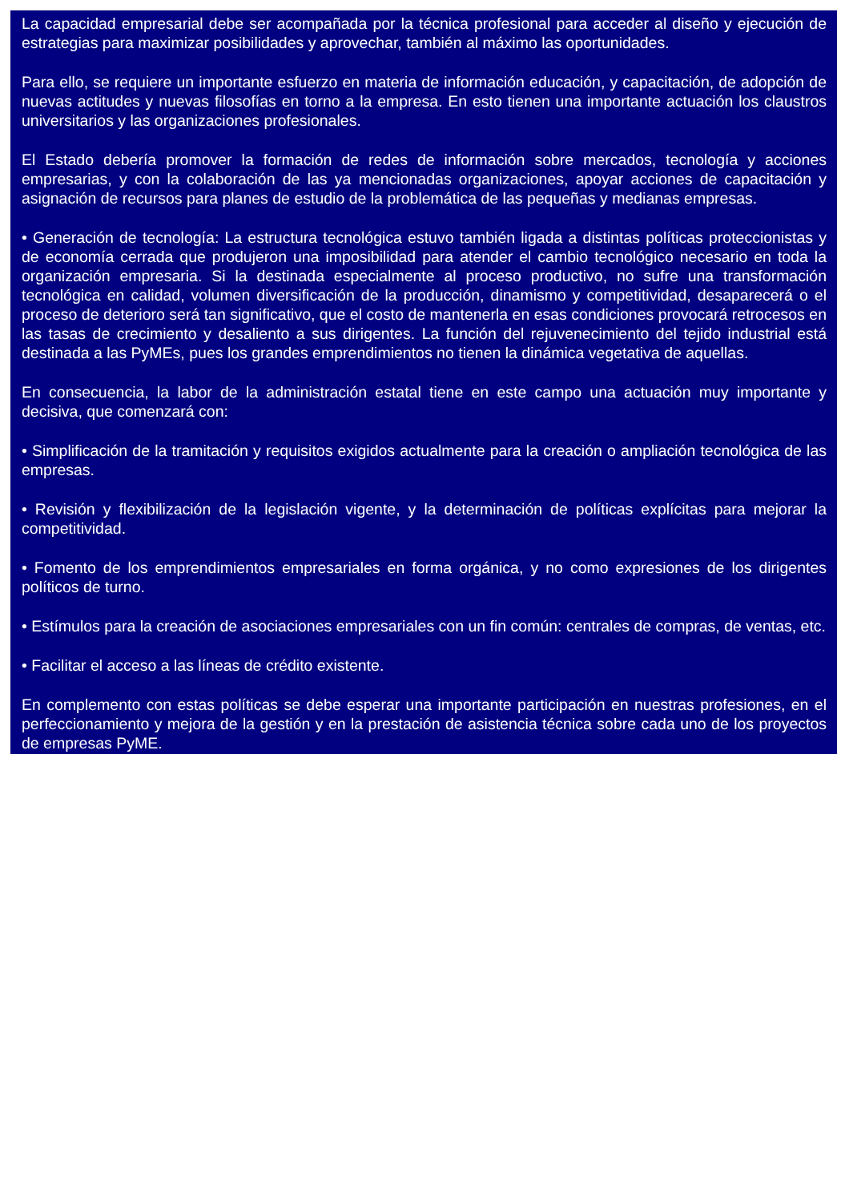La capacidad empresarial debe ser acompañada por la técnica profesional para acceder al diseño y ejecución de estrategias para maximizar posibilidades y aprovechar, también al máximo las oportunidades.
Para ello, se requiere un importante esfuerzo en materia de información educación, y capacitación, de adopción de nuevas actitudes y nuevas filosofías en torno a la empresa. En esto tienen una importante actuación los claustros universitarios y las organizaciones profesionales.
El Estado debería promover la formación de redes de información sobre mercados, tecnología y acciones empresarias, y con la colaboración de las ya mencionadas organizaciones, apoyar acciones de capacitación y asignación de recursos para planes de estudio de la problemática de las pequeñas y medianas empresas.
• Generación de tecnología: La estructura tecnológica estuvo también ligada a distintas políticas proteccionistas y de economía cerrada que produjeron una imposibilidad para atender el cambio tecnológico necesario en toda la organización empresaria. Si la destinada especialmente al proceso productivo, no sufre una transformación tecnológica en calidad, volumen diversificación de la producción, dinamismo y competitividad, desaparecerá o el proceso de deterioro será tan significativo, que el costo de mantenerla en esas condiciones provocará retrocesos en las tasas de crecimiento y desaliento a sus dirigentes. La función del rejuvenecimiento del tejido industrial está destinada a las PyMEs, pues los grandes emprendimientos no tienen la dinámica vegetativa de aquellas.
En consecuencia, la labor de la administración estatal tiene en este campo una actuación muy importante y decisiva, que comenzará con:
• Simplificación de la tramitación y requisitos exigidos actualmente para la creación o ampliación tecnológica de las empresas.
• Revisión y flexibilización de la legislación vigente, y la determinación de políticas explícitas para mejorar la competitividad.
• Fomento de los emprendimientos empresariales en forma orgánica, y no como expresiones de los dirigentes políticos de turno.
• Estímulos para la creación de asociaciones empresariales con un fin común: centrales de compras, de ventas, etc.
• Facilitar el acceso a las líneas de crédito existente.
En complemento con estas políticas se debe esperar una importante participación en nuestras profesiones, en el perfeccionamiento y mejora de la gestión y en la prestación de asistencia técnica sobre cada uno de los proyectos de empresas PyME.